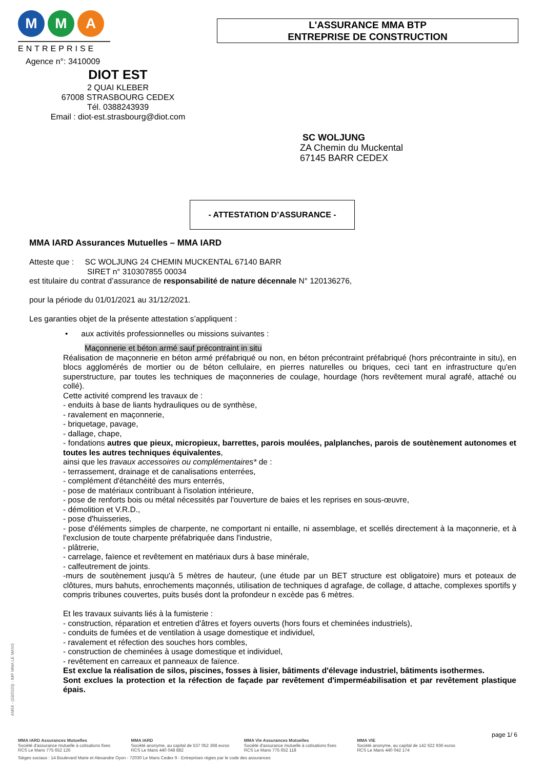M M A
ENTREPRISE
L'ASSURANCE MMA BTP
ENTREPRISE DE CONSTRUCTION
Agence n°: 3410009
DIOT EST
2 QUAI KLEBER
67008 STRASBOURG CEDEX
Tél. 0388243939
Email : diot-est.strasbourg@diot.com
SC WOLJUNG
ZA Chemin du Muckental
67145 BARR CEDEX
- ATTESTATION D’ASSURANCE -
MMA IARD Assurances Mutuelles – MMA IARD
Atteste que : SC WOLJUNG 24 CHEMIN MUCKENTAL 67140 BARR
SIRET n° 310307855 00034
est titulaire du contrat d’assurance de responsabilité de nature décennale N° 120136276,
pour la période du 01/01/2021 au 31/12/2021.
Les garanties objet de la présente attestation s’appliquent :
• aux activités professionnelles ou missions suivantes :
Maçonnerie et béton armé sauf précontraint in situ
Réalisation de maçonnerie en béton armé préfabriqué ou non, en béton précontraint préfabriqué (hors précontrainte in situ), en blocs agglomérés de mortier ou de béton cellulaire, en pierres naturelles ou briques, ceci tant en infrastructure qu'en superstructure, par toutes les techniques de maçonneries de coulage, hourdage (hors revêtement mural agrafé, attaché ou collé).
Cette activité comprend les travaux de :
- enduits à base de liants hydrauliques ou de synthèse,
- ravalement en maçonnerie,
- briquetage, pavage,
- dallage, chape,
- fondations autres que pieux, micropieux, barrettes, parois moulées, palplanches, parois de soutènement autonomes et toutes les autres techniques équivalentes,
ainsi que les travaux accessoires ou complémentaires* de :
- terrassement, drainage et de canalisations enterrées,
- complément d'étanchéité des murs enterrés,
- pose de matériaux contribuant à l'isolation intérieure,
- pose de renforts bois ou métal nécessités par l'ouverture de baies et les reprises en sous-œuvre,
- démolition et V.R.D.,
- pose d'huisseries,
- pose d'éléments simples de charpente, ne comportant ni entaille, ni assemblage, et scellés directement à la maçonnerie, et à l'exclusion de toute charpente préfabriquée dans l'industrie,
- plâtrerie,
- carrelage, faïence et revêtement en matériaux durs à base minérale,
- calfeutrement de joints.
-murs de soutènement jusqu'à 5 mètres de hauteur, (une étude par un BET structure est obligatoire) murs et poteaux de clôtures, murs bahuts, enrochements maçonnés, utilisation de techniques d agrafage, de collage, d attache, complexes sportifs y compris tribunes couvertes, puits busés dont la profondeur n excède pas 6 mètres.
Et les travaux suivants liés à la fumisterie :
- construction, réparation et entretien d'âtres et foyers ouverts (hors fours et cheminées industriels),
- conduits de fumées et de ventilation à usage domestique et individuel,
- ravalement et réfection des souches hors combles,
- construction de cheminées à usage domestique et individuel,
- revêtement en carreaux et panneaux de faïence.
Est exclue la réalisation de silos, piscines, fosses à lisier, bâtiments d'élevage industriel, bâtiments isothermes.
Sont exclues la protection et la réfection de façade par revêtement d'imperméabilisation et par revêtement plastique épais.
AM56 - (03/2020) - IMP MMA LE MANS
page 1/ 6
MMA IARD Assurances Mutuelles
Société d'assurance mutuelle à cotisations fixes
RCS Le Mans 775 652 126
MMA IARD
Société anonyme, au capital de 537 052 368 euros
RCS Le Mans 440 048 882
MMA Vie Assurances Mutuelles
Société d'assurance mutuelle à cotisations fixes
RCS Le Mans 775 652 118
MMA VIE
Société anonyme, au capital de 142 622 936 euros
RCS Le Mans 440 042 174
Sièges sociaux : 14 Boulevard Marie et Alexandre Oyon - 72030 Le Mans Cedex 9 - Entreprises régies par le code des assurances